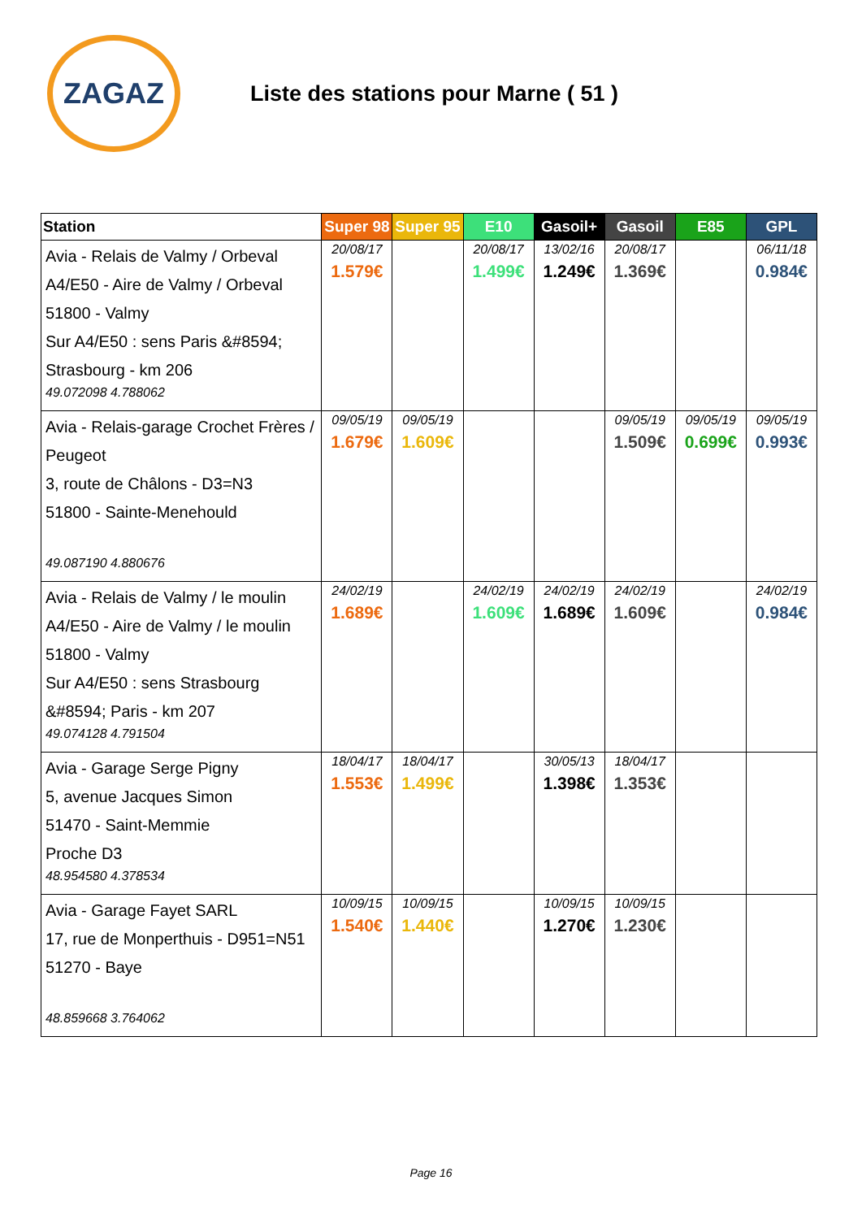ZAGAZ
Liste des stations pour Marne ( 51 )
| Station | Super 98 | Super 95 | E10 | Gasoil+ | Gasoil | E85 | GPL |
| --- | --- | --- | --- | --- | --- | --- | --- |
| Avia - Relais de Valmy / Orbeval A4/E50 - Aire de Valmy / Orbeval 51800 - Valmy Sur A4/E50 : sens Paris &#8594; Strasbourg - km 206 49.072098 4.788062 | 20/08/17 1.579€ | | 20/08/17 1.499€ | 13/02/16 1.249€ | 20/08/17 1.369€ | | 06/11/18 0.984€ |
| Avia - Relais-garage Crochet Frères / Peugeot 3, route de Châlons - D3=N3 51800 - Sainte-Menehould 49.087190 4.880676 | 09/05/19 1.679€ | 09/05/19 1.609€ | | | 09/05/19 1.509€ | 09/05/19 0.699€ | 09/05/19 0.993€ |
| Avia - Relais de Valmy / le moulin A4/E50 - Aire de Valmy / le moulin 51800 - Valmy Sur A4/E50 : sens Strasbourg &#8594; Paris - km 207 49.074128 4.791504 | 24/02/19 1.689€ | | 24/02/19 1.609€ | 24/02/19 1.689€ | 24/02/19 1.609€ | | 24/02/19 0.984€ |
| Avia - Garage Serge Pigny 5, avenue Jacques Simon 51470 - Saint-Memmie Proche D3 48.954580 4.378534 | 18/04/17 1.553€ | 18/04/17 1.499€ | | 30/05/13 1.398€ | 18/04/17 1.353€ | | |
| Avia - Garage Fayet SARL 17, rue de Monperthuis - D951=N51 51270 - Baye 48.859668 3.764062 | 10/09/15 1.540€ | 10/09/15 1.440€ | | 10/09/15 1.270€ | 10/09/15 1.230€ | | |
Page 16